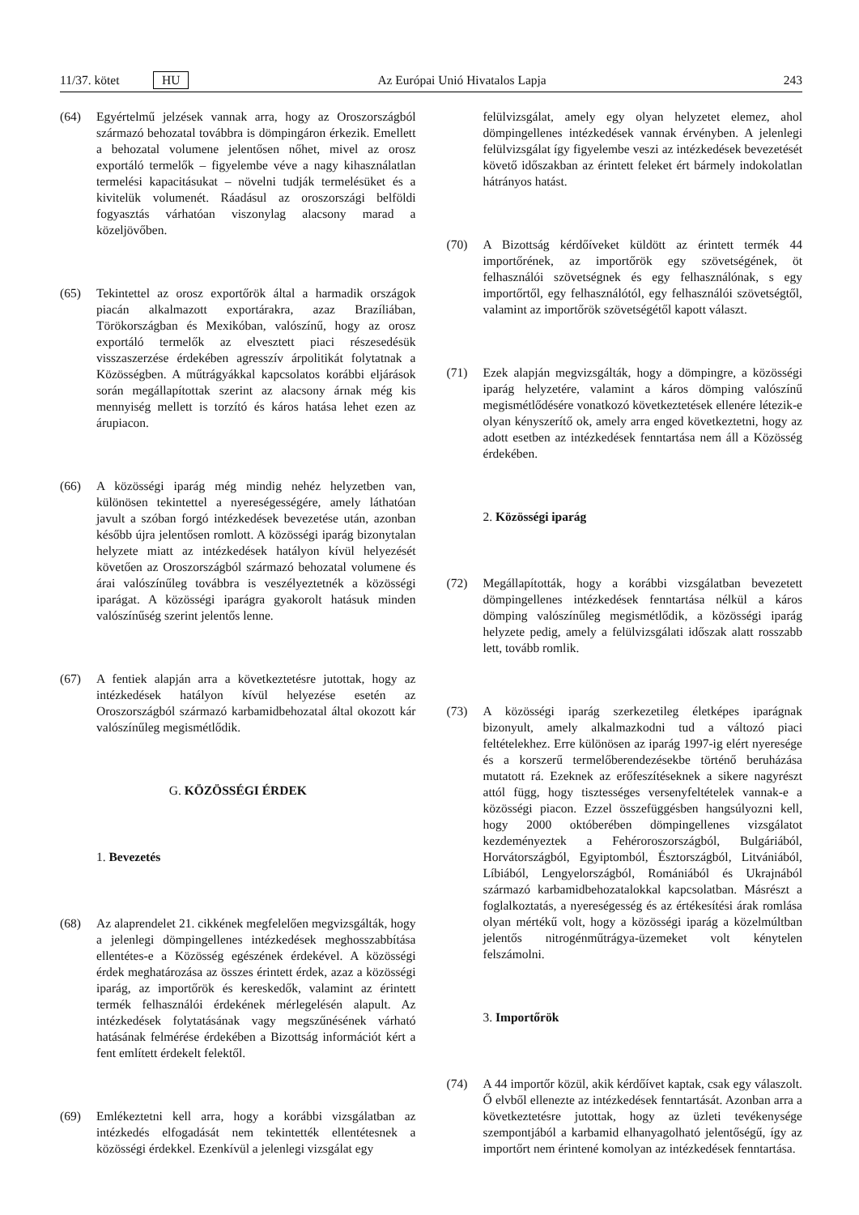11/37. kötet HU Az Európai Unió Hivatalos Lapja 243
(64) Egyértelmű jelzések vannak arra, hogy az Oroszországból származó behozatal továbbra is dömpingáron érkezik. Emellett a behozatal volumene jelentősen nőhet, mivel az orosz exportáló termelők – figyelembe véve a nagy kihasználatlan termelési kapacitásukat – növelni tudják termelésüket és a kivitelük volumenét. Ráadásul az oroszországi belföldi fogyasztás várhatóan viszonylag alacsony marad a közeljövőben.
(65) Tekintettel az orosz exportőrök által a harmadik országok piacán alkalmazott exportárakra, azaz Brazíliában, Törökországban és Mexikóban, valószínű, hogy az orosz exportáló termelők az elvesztett piaci részesedésük visszaszerzése érdekében agresszív árpolitikát folytatnak a Közösségben. A műtrágyákkal kapcsolatos korábbi eljárások során megállapítottak szerint az alacsony árnak még kis mennyiség mellett is torzító és káros hatása lehet ezen az árupiacon.
(66) A közösségi iparág még mindig nehéz helyzetben van, különösen tekintettel a nyereségességére, amely láthatóan javult a szóban forgó intézkedések bevezetése után, azonban később újra jelentősen romlott. A közösségi iparág bizonytalan helyzete miatt az intézkedések hatályon kívül helyezését követően az Oroszországból származó behozatal volumene és árai valószínűleg továbbra is veszélyeztetnék a közösségi iparágat. A közösségi iparágra gyakorolt hatásuk minden valószínűség szerint jelentős lenne.
(67) A fentiek alapján arra a következtetésre jutottak, hogy az intézkedések hatályon kívül helyezése esetén az Oroszországból származó karbamidbehozatal által okozott kár valószínűleg megismétlődik.
G. KÖZÖSSÉGI ÉRDEK
1. Bevezetés
(68) Az alaprendelet 21. cikkének megfelelően megvizsgálták, hogy a jelenlegi dömpingellenes intézkedések meghosszabbítása ellentétes-e a Közösség egészének érdekével. A közösségi érdek meghatározása az összes érintett érdek, azaz a közösségi iparág, az importőrök és kereskedők, valamint az érintett termék felhasználói érdekének mérlegelésén alapult. Az intézkedések folytatásának vagy megszűnésének várható hatásának felmérése érdekében a Bizottság információt kért a fent említett érdekelt felektől.
(69) Emlékeztetni kell arra, hogy a korábbi vizsgálatban az intézkedés elfogadását nem tekintették ellentétesnek a közösségi érdekkel. Ezenkívül a jelenlegi vizsgálat egy
felülvizsgálat, amely egy olyan helyzetet elemez, ahol dömpingellenes intézkedések vannak érvényben. A jelenlegi felülvizsgálat így figyelembe veszi az intézkedések bevezetését követő időszakban az érintett feleket ért bármely indokolatlan hátrányos hatást.
(70) A Bizottság kérdőíveket küldött az érintett termék 44 importőrének, az importőrök egy szövetségének, öt felhasználói szövetségnek és egy felhasználónak, s egy importőrtől, egy felhasználótól, egy felhasználói szövetségtől, valamint az importőrök szövetségétől kapott választ.
(71) Ezek alapján megvizsgálták, hogy a dömpingre, a közösségi iparág helyzetére, valamint a káros dömping valószínű megismétlődésére vonatkozó következtetések ellenére létezik-e olyan kényszerítő ok, amely arra enged következtetni, hogy az adott esetben az intézkedések fenntartása nem áll a Közösség érdekében.
2. Közösségi iparág
(72) Megállapították, hogy a korábbi vizsgálatban bevezetett dömpingellenes intézkedések fenntartása nélkül a káros dömping valószínűleg megismétlődik, a közösségi iparág helyzete pedig, amely a felülvizsgálati időszak alatt rosszabb lett, tovább romlik.
(73) A közösségi iparág szerkezetileg életképes iparágnak bizonyult, amely alkalmazkodni tud a változó piaci feltételekhez. Erre különösen az iparág 1997-ig elért nyeresége és a korszerű termelőberendezésekbe történő beruházása mutatott rá. Ezeknek az erőfeszítéseknek a sikere nagyrészt attól függ, hogy tisztességes versenyfeltételek vannak-e a közösségi piacon. Ezzel összefüggésben hangsúlyozni kell, hogy 2000 októberében dömpingellenes vizsgálatot kezdeményeztek a Fehéroroszországból, Bulgáriából, Horvátországból, Egyiptomból, Észtországból, Litvániából, Líbiából, Lengyelországból, Romániából és Ukrajnából származó karbamidbehozatalokkal kapcsolatban. Másrészt a foglalkoztatás, a nyereségesség és az értékesítési árak romlása olyan mértékű volt, hogy a közösségi iparág a közelmúltban jelentős nitrogénműtrágya-üzemeket volt kénytelen felszámolni.
3. Importőrök
(74) A 44 importőr közül, akik kérdőívet kaptak, csak egy válaszolt. Ő elvből ellenezte az intézkedések fenntartását. Azonban arra a következtetésre jutottak, hogy az üzleti tevékenysége szempontjából a karbamid elhanyagolható jelentőségű, így az importőrt nem érintené komolyan az intézkedések fenntartása.